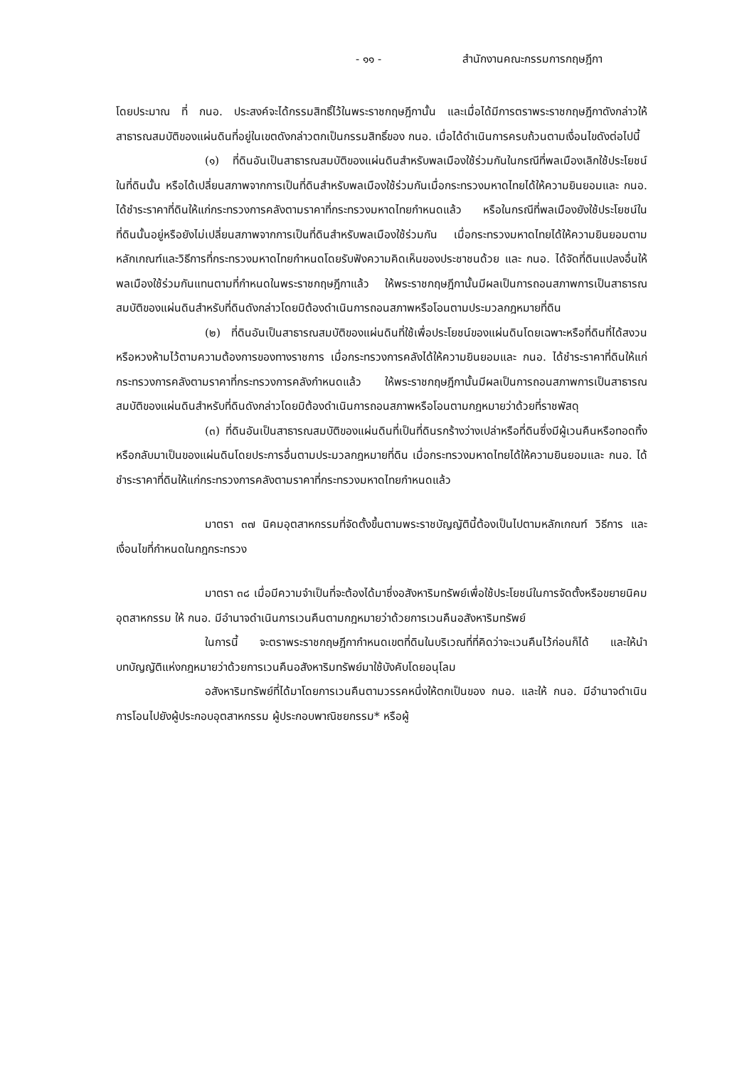- ๑๑ - สำนักงานคณะกรรมการกฤษฎีกา
โดยประมาณ ที่ กนอ. ประสงค์จะได้กรรมสิทธิ์ไว้ในพระราชกฤษฎีกานั้น และเมื่อได้มีการตราพระราชกฤษฎีกาดังกล่าวให้สาธารณสมบัติของแผ่นดินที่อยู่ในเขตดังกล่าวตกเป็นกรรมสิทธิ์ของ กนอ. เมื่อได้ดำเนินการครบถ้วนตามเงื่อนไขดังต่อไปนี้
(๑) ที่ดินอันเป็นสาธารณสมบัติของแผ่นดินสำหรับพลเมืองใช้ร่วมกันในกรณีที่พลเมืองเลิกใช้ประโยชน์ในที่ดินนั้น หรือได้เปลี่ยนสภาพจากการเป็นที่ดินสำหรับพลเมืองใช้ร่วมกันเมื่อกระทรวงมหาดไทยได้ให้ความยินยอมและ กนอ. ได้ชำระราคาที่ดินให้แก่กระทรวงการคลังตามราคาที่กระทรวงมหาดไทยกำหนดแล้ว หรือในกรณีที่พลเมืองยังใช้ประโยชน์ในที่ดินนั้นอยู่หรือยังไม่เปลี่ยนสภาพจากการเป็นที่ดินสำหรับพลเมืองใช้ร่วมกัน เมื่อกระทรวงมหาดไทยได้ให้ความยินยอมตามหลักเกณฑ์และวิธีการที่กระทรวงมหาดไทยกำหนดโดยรับฟังความคิดเห็นของประชาชนด้วย และ กนอ. ได้จัดที่ดินแปลงอื่นให้พลเมืองใช้ร่วมกันแทนตามที่กำหนดในพระราชกฤษฎีกาแล้ว ให้พระราชกฤษฎีกานั้นมีผลเป็นการถอนสภาพการเป็นสาธารณสมบัติของแผ่นดินสำหรับที่ดินดังกล่าวโดยมิต้องดำเนินการถอนสภาพหรือโอนตามประมวลกฎหมายที่ดิน
(๒) ที่ดินอันเป็นสาธารณสมบัติของแผ่นดินที่ใช้เพื่อประโยชน์ของแผ่นดินโดยเฉพาะหรือที่ดินที่ได้สงวนหรือหวงห้ามไว้ตามความต้องการของทางราชการ เมื่อกระทรวงการคลังได้ให้ความยินยอมและ กนอ. ได้ชำระราคาที่ดินให้แก่กระทรวงการคลังตามราคาที่กระทรวงการคลังกำหนดแล้ว ให้พระราชกฤษฎีกานั้นมีผลเป็นการถอนสภาพการเป็นสาธารณสมบัติของแผ่นดินสำหรับที่ดินดังกล่าวโดยมิต้องดำเนินการถอนสภาพหรือโอนตามกฎหมายว่าด้วยที่ราชพัสดุ
(๓) ที่ดินอันเป็นสาธารณสมบัติของแผ่นดินที่เป็นที่ดินรกร้างว่างเปล่าหรือที่ดินซึ่งมีผู้เวนคืนหรือทอดทิ้ง หรือกลับมาเป็นของแผ่นดินโดยประการอื่นตามประมวลกฎหมายที่ดิน เมื่อกระทรวงมหาดไทยได้ให้ความยินยอมและ กนอ. ได้ชำระราคาที่ดินให้แก่กระทรวงการคลังตามราคาที่กระทรวงมหาดไทยกำหนดแล้ว
มาตรา ๓๗ นิคมอุตสาหกรรมที่จัดตั้งขึ้นตามพระราชบัญญัตินี้ต้องเป็นไปตามหลักเกณฑ์ วิธีการ และเงื่อนไขที่กำหนดในกฎกระทรวง
มาตรา ๓๘ เมื่อมีความจำเป็นที่จะต้องได้มาซึ่งอสังหาริมทรัพย์เพื่อใช้ประโยชน์ในการจัดตั้งหรือขยายนิคมอุตสาหกรรม ให้ กนอ. มีอำนาจดำเนินการเวนคืนตามกฎหมายว่าด้วยการเวนคืนอสังหาริมทรัพย์
ในการนี้ จะตราพระราชกฤษฎีกากำหนดเขตที่ดินในบริเวณที่ที่คิดว่าจะเวนคืนไว้ก่อนก็ได้ และให้นำบทบัญญัติแห่งกฎหมายว่าด้วยการเวนคืนอสังหาริมทรัพย์มาใช้บังคับโดยอนุโลม
อสังหาริมทรัพย์ที่ได้มาโดยการเวนคืนตามวรรคหนึ่งให้ตกเป็นของ กนอ. และให้ กนอ. มีอำนาจดำเนินการโอนไปยังผู้ประกอบอุตสาหกรรม ผู้ประกอบพาณิชยกรรม* หรือผู้